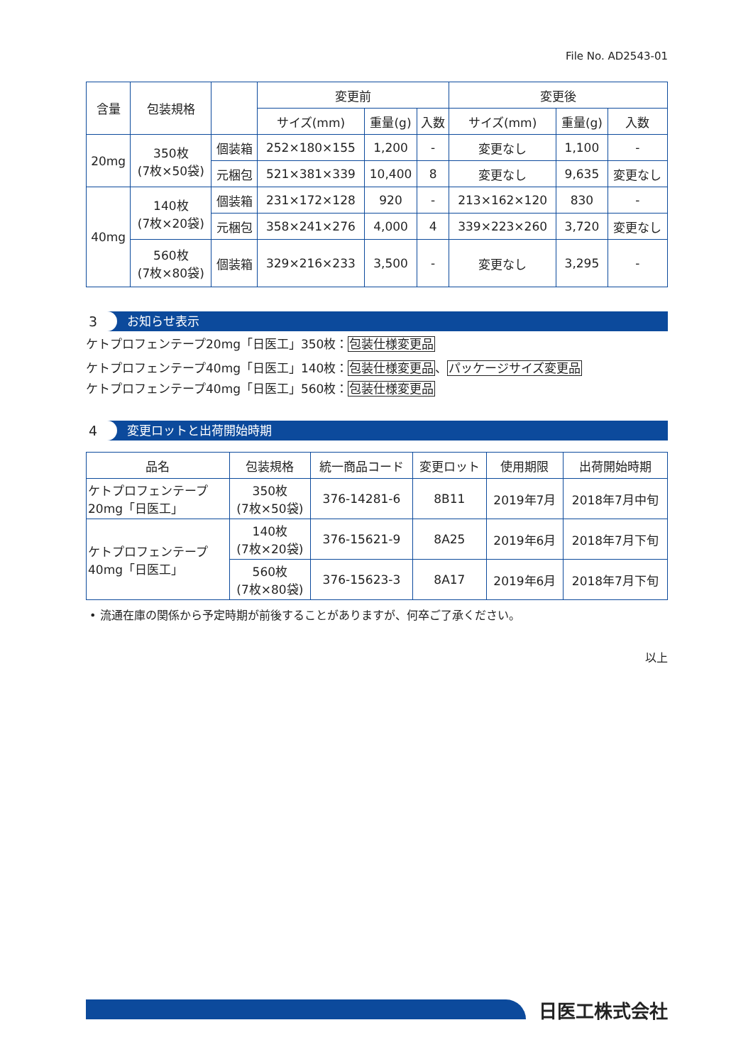File No. AD2543-01
| 含量 | 包装規格 | | 変更前 | | | 変更後 | | |
| --- | --- | --- | --- | --- | --- | --- | --- | --- |
| | | | サイズ(mm) | 重量(g) | 入数 | サイズ(mm) | 重量(g) | 入数 |
| 20mg | 350枚 (7枚×50袋) | 個装箱 | 252×180×155 | 1,200 | - | 変更なし | 1,100 | - |
| | | 元梱包 | 521×381×339 | 10,400 | 8 | 変更なし | 9,635 | 変更なし |
| 40mg | 140枚 (7枚×20袋) | 個装箱 | 231×172×128 | 920 | - | 213×162×120 | 830 | - |
| | | 元梱包 | 358×241×276 | 4,000 | 4 | 339×223×260 | 3,720 | 変更なし |
| | 560枚 (7枚×80袋) | 個装箱 | 329×216×233 | 3,500 | - | 変更なし | 3,295 | - |
3 お知らせ表示
ケトプロフェンテープ20mg「日医工」350枚：包装仕様変更品
ケトプロフェンテープ40mg「日医工」140枚：包装仕様変更品、パッケージサイズ変更品
ケトプロフェンテープ40mg「日医工」560枚：包装仕様変更品
4 変更ロットと出荷開始時期
| 品名 | 包装規格 | 統一商品コード | 変更ロット | 使用期限 | 出荷開始時期 |
| --- | --- | --- | --- | --- | --- |
| ケトプロフェンテープ 20mg「日医工」 | 350枚 (7枚×50袋) | 376-14281-6 | 8B11 | 2019年7月 | 2018年7月中旬 |
| ケトプロフェンテープ 40mg「日医工」 | 140枚 (7枚×20袋) | 376-15621-9 | 8A25 | 2019年6月 | 2018年7月下旬 |
| | 560枚 (7枚×80袋) | 376-15623-3 | 8A17 | 2019年6月 | 2018年7月下旬 |
• 流通在庫の関係から予定時期が前後することがありますが、何卒ご了承ください。
以上
日医工株式会社